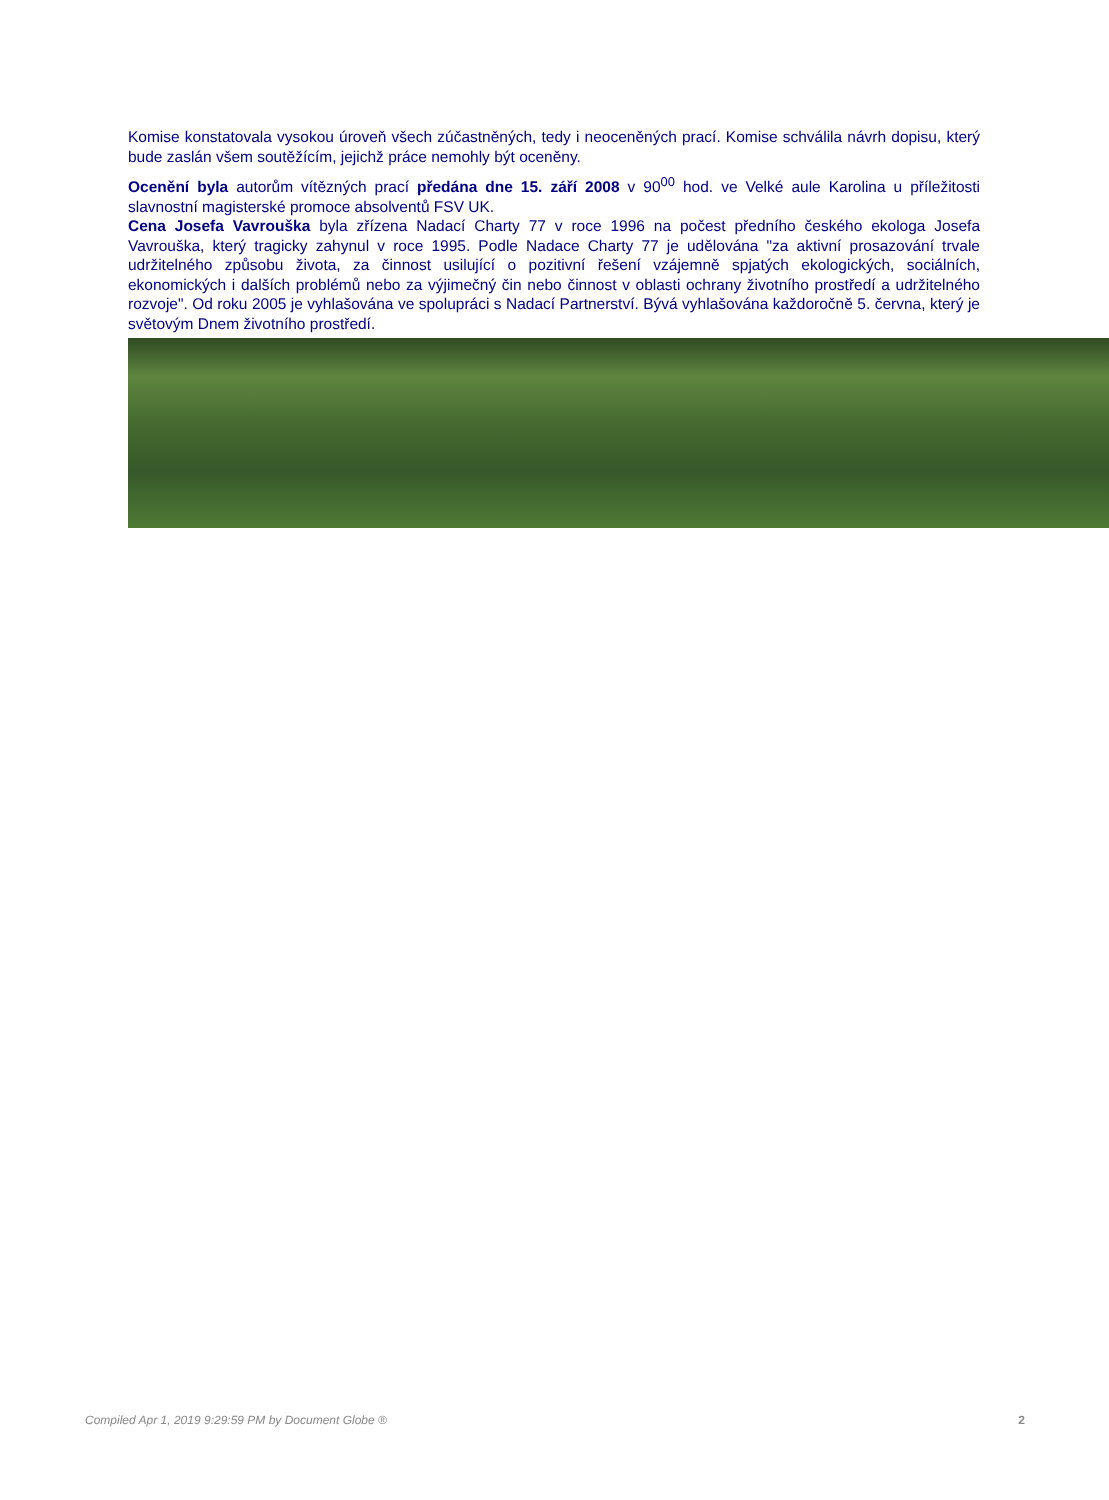Komise konstatovala vysokou úroveň všech zúčastněných, tedy i neoceněných prací. Komise schválila návrh dopisu, který bude zaslán všem soutěžícím, jejichž práce nemohly být oceněny.
Ocenění byla autorům vítězných prací předána dne 15. září 2008 v 90<sup>00</sup> hod. ve Velké aule Karolina u příležitosti slavnostní magisterské promoce absolventů FSV UK.
Cena Josefa Vavrouška byla zřízena Nadací Charty 77 v roce 1996 na počest předního českého ekologa Josefa Vavrouška, který tragicky zahynul v roce 1995. Podle Nadace Charty 77 je udělována "za aktivní prosazování trvale udržitelného způsobu života, za činnost usilující o pozitivní řešení vzájemně spjatých ekologických, sociálních, ekonomických i dalších problémů nebo za výjimečný čin nebo činnost v oblasti ochrany životního prostředí a udržitelného rozvoje". Od roku 2005 je vyhlašována ve spolupráci s Nadací Partnerství. Bývá vyhlašována každoročně 5. června, který je světovým Dnem životního prostředí.
Compiled Apr 1, 2019 9:29:59 PM by Document Globe ® 2